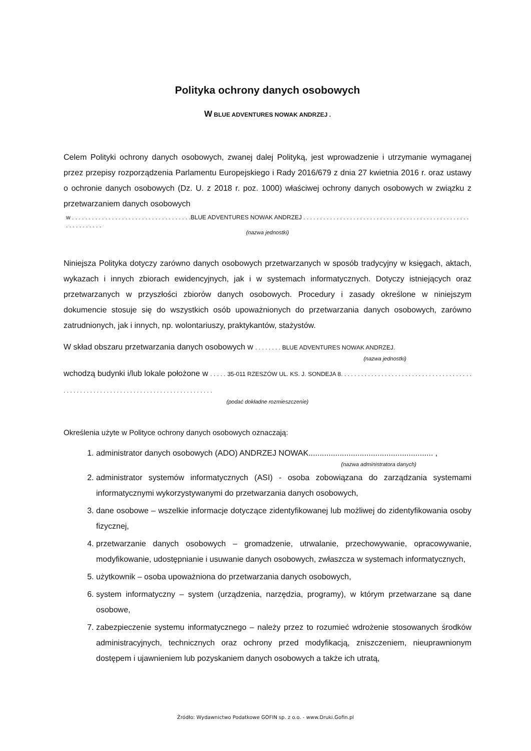Polityka ochrony danych osobowych
W BLUE ADVENTURES NOWAK ANDRZEJ .
Celem Polityki ochrony danych osobowych, zwanej dalej Polityką, jest wprowadzenie i utrzymanie wymaganej przez przepisy rozporządzenia Parlamentu Europejskiego i Rady 2016/679 z dnia 27 kwietnia 2016 r. oraz ustawy o ochronie danych osobowych (Dz. U. z 2018 r. poz. 1000) właściwej ochrony danych osobowych w związku z przetwarzaniem danych osobowych
w . . . . . . . . . . . . . . . . . . . . . . . . . . . . . . . . . . . .BLUE ADVENTURES NOWAK ANDRZEJ . . . . . . . . . . . . . . . . . . . . . . . . . . . . . . . . . . . . . . . . . . . . . . . . . . . . . . . . . . . . .
(nazwa jednostki)
Niniejsza Polityka dotyczy zarówno danych osobowych przetwarzanych w sposób tradycyjny w księgach, aktach, wykazach i innych zbiorach ewidencyjnych, jak i w systemach informatycznych. Dotyczy istniejących oraz przetwarzanych w przyszłości zbiorów danych osobowych. Procedury i zasady określone w niniejszym dokumencie stosuje się do wszystkich osób upoważnionych do przetwarzania danych osobowych, zarówno zatrudnionych, jak i innych, np. wolontariuszy, praktykantów, stażystów.
W skład obszaru przetwarzania danych osobowych w . . . . . . . . BLUE ADVENTURES NOWAK ANDRZEJ.
(nazwa jednostki)
wchodzą budynki i/lub lokale położone w . . . . . 35-011 RZESZÓW UL. KS. J. SONDEJA 8. . . . . . . . . . . . . . . . . . . . . . . . . . . . . . . . . . . . . . . . . . . . . . . . . . . . . . . . . . . . . . . . . . . . . . . . . . . . . . . . . . . .
(podać dokładne rozmieszczenie)
Określenia użyte w Polityce ochrony danych osobowych oznaczają:
1. administrator danych osobowych (ADO) ANDRZEJ NOWAK........................................................ ,
(nazwa administratora danych)
2. administrator systemów informatycznych (ASI) - osoba zobowiązana do zarządzania systemami informatycznymi wykorzystywanymi do przetwarzania danych osobowych,
3. dane osobowe – wszelkie informacje dotyczące zidentyfikowanej lub możliwej do zidentyfikowania osoby fizycznej,
4. przetwarzanie danych osobowych – gromadzenie, utrwalanie, przechowywanie, opracowywanie, modyfikowanie, udostępnianie i usuwanie danych osobowych, zwłaszcza w systemach informatycznych,
5. użytkownik – osoba upoważniona do przetwarzania danych osobowych,
6. system informatyczny – system (urządzenia, narzędzia, programy), w którym przetwarzane są dane osobowe,
7. zabezpieczenie systemu informatycznego – należy przez to rozumieć wdrożenie stosowanych środków administracyjnych, technicznych oraz ochrony przed modyfikacją, zniszczeniem, nieuprawnionym dostępem i ujawnieniem lub pozyskaniem danych osobowych a także ich utratą,
Źródło: Wydawnictwo Podatkowe GOFIN sp. z o.o. - www.Druki.Gofin.pl